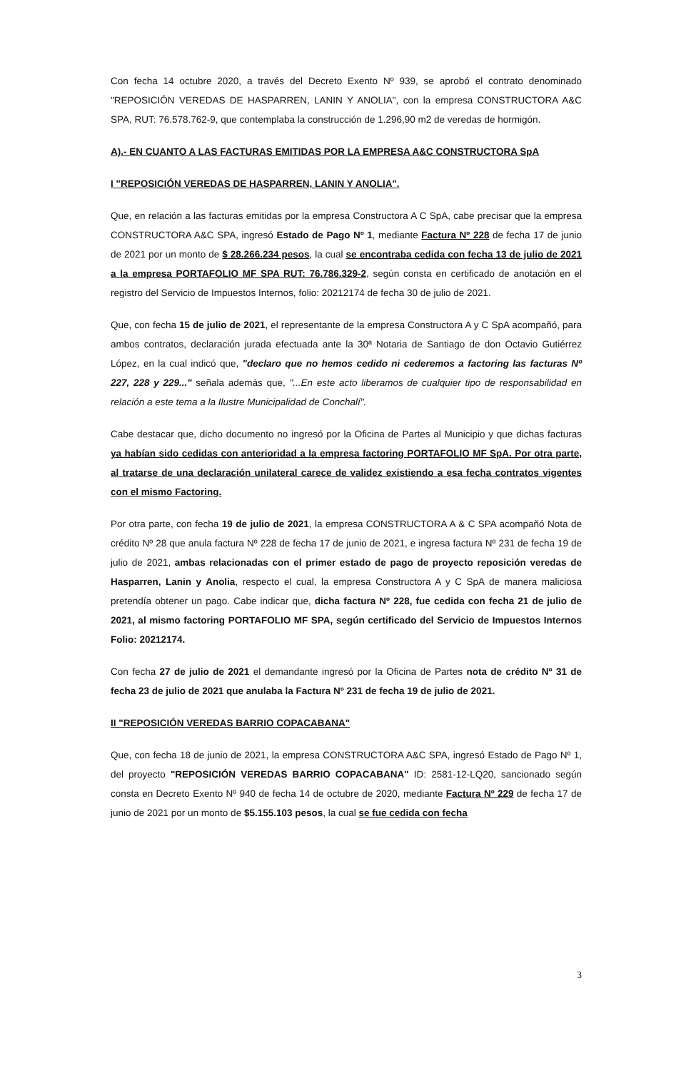Con fecha 14 octubre 2020, a través del Decreto Exento Nº 939, se aprobó el contrato denominado "REPOSICIÓN VEREDAS DE HASPARREN, LANIN Y ANOLIA", con la empresa CONSTRUCTORA A&C SPA, RUT: 76.578.762-9, que contemplaba la construcción de 1.296,90 m2 de veredas de hormigón.
A).- EN CUANTO A LAS FACTURAS EMITIDAS POR LA EMPRESA A&C CONSTRUCTORA SpA
I "REPOSICIÓN VEREDAS DE HASPARREN, LANIN Y ANOLIA".
Que, en relación a las facturas emitidas por la empresa Constructora A C SpA, cabe precisar que la empresa CONSTRUCTORA A&C SPA, ingresó Estado de Pago Nº 1, mediante Factura Nº 228 de fecha 17 de junio de 2021 por un monto de $ 28.266.234 pesos, la cual se encontraba cedida con fecha 13 de julio de 2021 a la empresa PORTAFOLIO MF SPA RUT: 76.786.329-2, según consta en certificado de anotación en el registro del Servicio de Impuestos Internos, folio: 20212174 de fecha 30 de julio de 2021.
Que, con fecha 15 de julio de 2021, el representante de la empresa Constructora A y C SpA acompañó, para ambos contratos, declaración jurada efectuada ante la 30ª Notaria de Santiago de don Octavio Gutiérrez López, en la cual indicó que, "declaro que no hemos cedido ni cederemos a factoring las facturas Nº 227, 228 y 229..." señala además que, "...En este acto liberamos de cualquier tipo de responsabilidad en relación a este tema a la Ilustre Municipalidad de Conchalí".
Cabe destacar que, dicho documento no ingresó por la Oficina de Partes al Municipio y que dichas facturas ya habían sido cedidas con anterioridad a la empresa factoring PORTAFOLIO MF SpA. Por otra parte, al tratarse de una declaración unilateral carece de validez existiendo a esa fecha contratos vigentes con el mismo Factoring.
Por otra parte, con fecha 19 de julio de 2021, la empresa CONSTRUCTORA A & C SPA acompañó Nota de crédito Nº 28 que anula factura Nº 228 de fecha 17 de junio de 2021, e ingresa factura Nº 231 de fecha 19 de julio de 2021, ambas relacionadas con el primer estado de pago de proyecto reposición veredas de Hasparren, Lanin y Anolia, respecto el cual, la empresa Constructora A y C SpA de manera maliciosa pretendía obtener un pago. Cabe indicar que, dicha factura Nº 228, fue cedida con fecha 21 de julio de 2021, al mismo factoring PORTAFOLIO MF SPA, según certificado del Servicio de Impuestos Internos Folio: 20212174.
Con fecha 27 de julio de 2021 el demandante ingresó por la Oficina de Partes nota de crédito Nº 31 de fecha 23 de julio de 2021 que anulaba la Factura Nº 231 de fecha 19 de julio de 2021.
II "REPOSICIÓN VEREDAS BARRIO COPACABANA"
Que, con fecha 18 de junio de 2021, la empresa CONSTRUCTORA A&C SPA, ingresó Estado de Pago Nº 1, del proyecto "REPOSICIÓN VEREDAS BARRIO COPACABANA" ID: 2581-12-LQ20, sancionado según consta en Decreto Exento Nº 940 de fecha 14 de octubre de 2020, mediante Factura Nº 229 de fecha 17 de junio de 2021 por un monto de $5.155.103 pesos, la cual se fue cedida con fecha
3